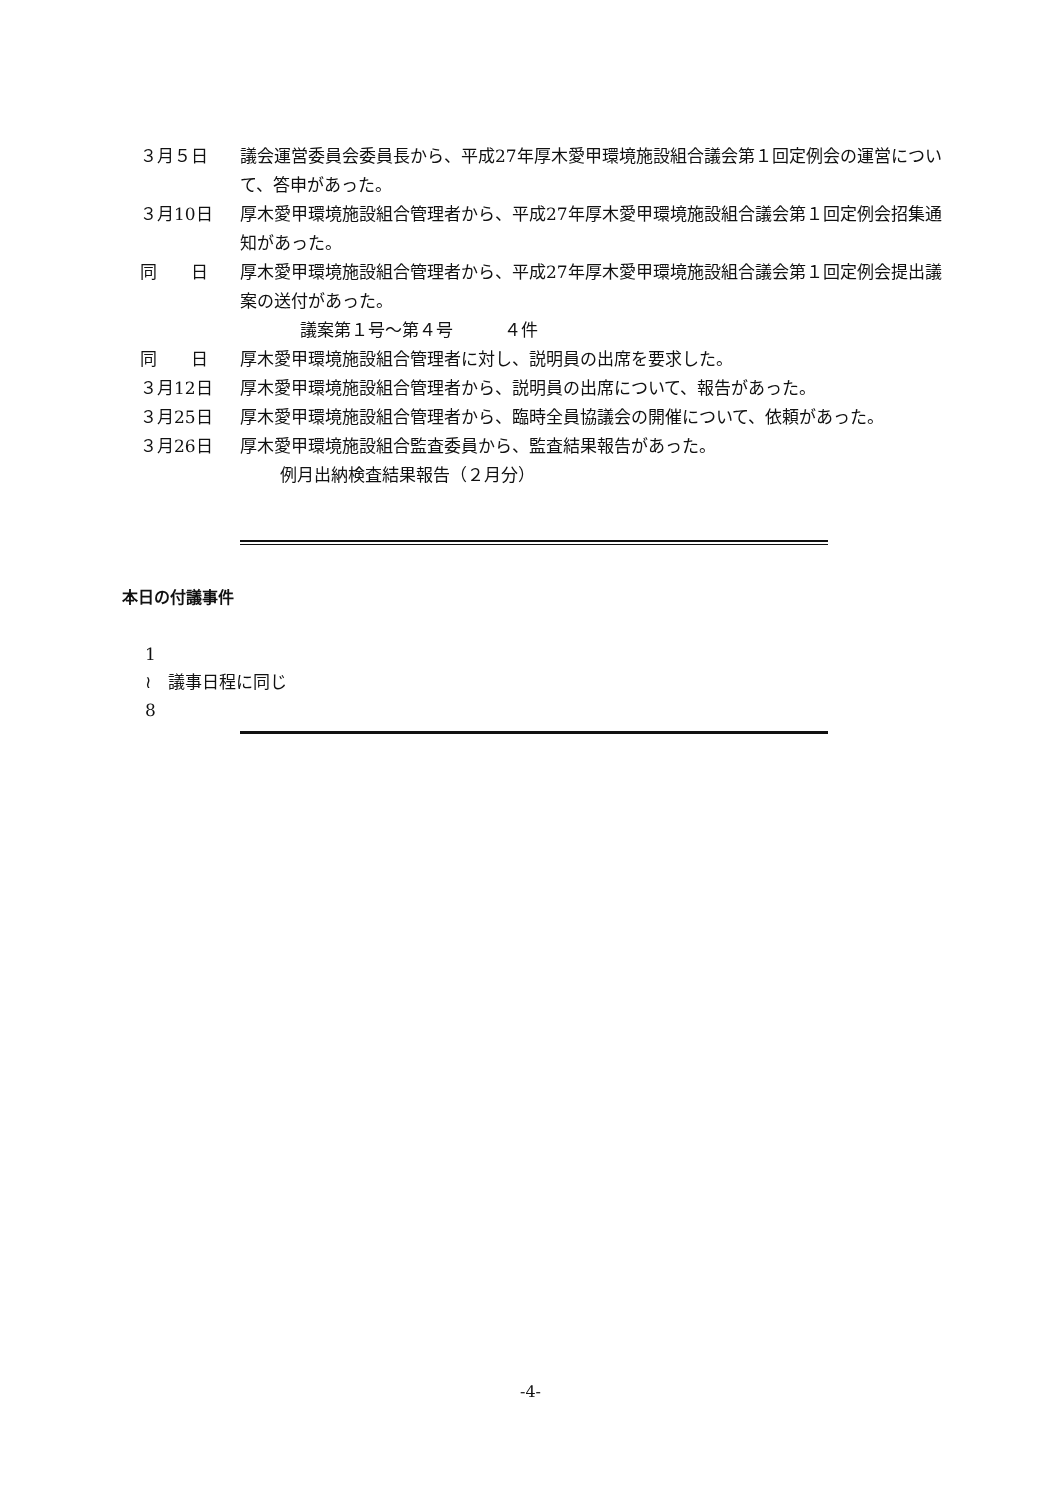３月５日 議会運営委員会委員長から、平成27年厚木愛甲環境施設組合議会第１回定例会の運営について、答申があった。
３月10日 厚木愛甲環境施設組合管理者から、平成27年厚木愛甲環境施設組合議会第１回定例会招集通知があった。
同　　日 厚木愛甲環境施設組合管理者から、平成27年厚木愛甲環境施設組合議会第１回定例会提出議案の送付があった。
議案第１号～第４号　　　４件
同　　日 厚木愛甲環境施設組合管理者に対し、説明員の出席を要求した。
３月12日 厚木愛甲環境施設組合管理者から、説明員の出席について、報告があった。
３月25日 厚木愛甲環境施設組合管理者から、臨時全員協議会の開催について、依頼があった。
３月26日 厚木愛甲環境施設組合監査委員から、監査結果報告があった。
例月出納検査結果報告（２月分）
本日の付議事件
1
≀　議事日程に同じ
8
-4-